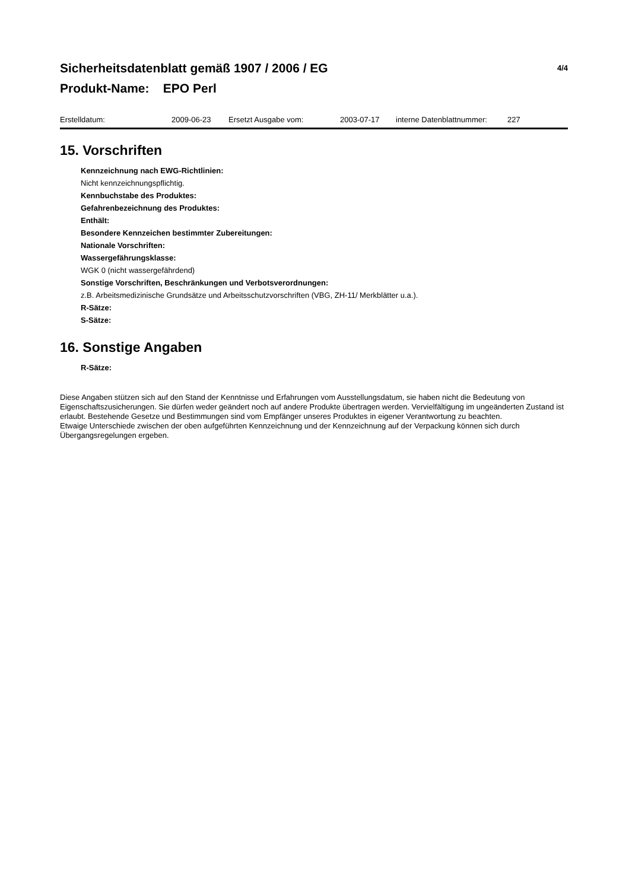Sicherheitsdatenblatt gemäß 1907 / 2006 / EG 4/4
Produkt-Name: EPO Perl
Erstelldatum: 2009-06-23 Ersetzt Ausgabe vom: 2003-07-17 interne Datenblattnummer: 227
15. Vorschriften
Kennzeichnung nach EWG-Richtlinien:
Nicht kennzeichnungspflichtig.
Kennbuchstabe des Produktes:
Gefahrenbezeichnung des Produktes:
Enthält:
Besondere Kennzeichen bestimmter Zubereitungen:
Nationale Vorschriften:
Wassergefährungsklasse:
WGK 0 (nicht wassergefährdend)
Sonstige Vorschriften, Beschränkungen und Verbotsverordnungen:
z.B. Arbeitsmedizinische Grundsätze und Arbeitsschutzvorschriften (VBG, ZH-11/ Merkblätter u.a.).
R-Sätze:
S-Sätze:
16. Sonstige Angaben
R-Sätze:
Diese Angaben stützen sich auf den Stand der Kenntnisse und Erfahrungen vom Ausstellungsdatum, sie haben nicht die Bedeutung von Eigenschaftszusicherungen. Sie dürfen weder geändert noch auf andere Produkte übertragen werden. Vervielfältigung im ungeänderten Zustand ist erlaubt. Bestehende Gesetze und Bestimmungen sind vom Empfänger unseres Produktes in eigener Verantwortung zu beachten.
Etwaige Unterschiede zwischen der oben aufgeführten Kennzeichnung und der Kennzeichnung auf der Verpackung können sich durch Übergangsregelungen ergeben.